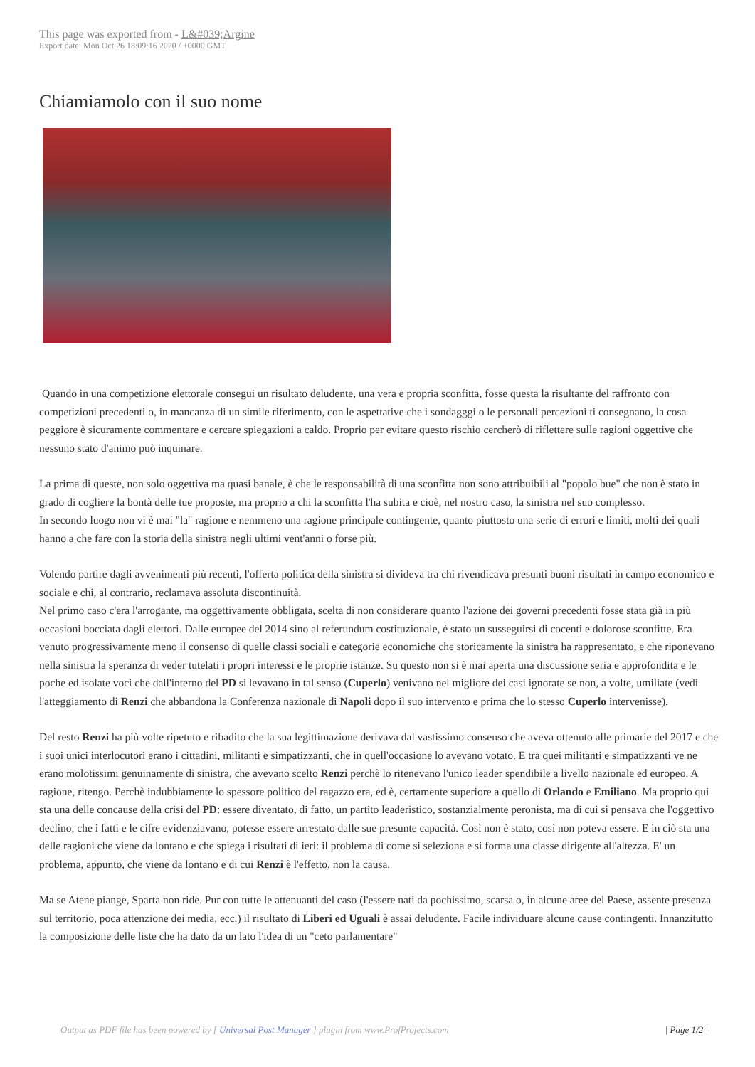This page was exported from - L&#039;Argine
Export date: Mon Oct 26 18:09:16 2020 / +0000 GMT
Chiamiamolo con il suo nome
Quando in una competizione elettorale consegui un risultato deludente, una vera e propria sconfitta, fosse questa la risultante del raffronto con competizioni precedenti o, in mancanza di un simile riferimento, con le aspettative che i sondagggi o le personali percezioni ti consegnano, la cosa peggiore è sicuramente commentare e cercare spiegazioni a caldo. Proprio per evitare questo rischio cercherò di riflettere sulle ragioni oggettive che nessuno stato d'animo può inquinare.
La prima di queste, non solo oggettiva ma quasi banale, è che le responsabilità di una sconfitta non sono attribuibili al "popolo bue" che non è stato in grado di cogliere la bontà delle tue proposte, ma proprio a chi la sconfitta l'ha subita e cioè, nel nostro caso, la sinistra nel suo complesso.
In secondo luogo non vi è mai "la" ragione e nemmeno una ragione principale contingente, quanto piuttosto una serie di errori e limiti, molti dei quali hanno a che fare con la storia della sinistra negli ultimi vent'anni o forse più.
Volendo partire dagli avvenimenti più recenti, l'offerta politica della sinistra si divideva tra chi rivendicava presunti buoni risultati in campo economico e sociale e chi, al contrario, reclamava assoluta discontinuità.
Nel primo caso c'era l'arrogante, ma oggettivamente obbligata, scelta di non considerare quanto l'azione dei governi precedenti fosse stata già in più occasioni bocciata dagli elettori. Dalle europee del 2014 sino al referundum costituzionale, è stato un susseguirsi di cocenti e dolorose sconfitte. Era venuto progressivamente meno il consenso di quelle classi sociali e categorie economiche che storicamente la sinistra ha rappresentato, e che riponevano nella sinistra la speranza di veder tutelati i propri interessi e le proprie istanze. Su questo non si è mai aperta una discussione seria e approfondita e le poche ed isolate voci che dall'interno del PD si levavano in tal senso (Cuperlo) venivano nel migliore dei casi ignorate se non, a volte, umiliate (vedi l'atteggiamento di Renzi che abbandona la Conferenza nazionale di Napoli dopo il suo intervento e prima che lo stesso Cuperlo intervenisse).
Del resto Renzi ha più volte ripetuto e ribadito che la sua legittimazione derivava dal vastissimo consenso che aveva ottenuto alle primarie del 2017 e che i suoi unici interlocutori erano i cittadini, militanti e simpatizzanti, che in quell'occasione lo avevano votato. E tra quei militanti e simpatizzanti ve ne erano molotissimi genuinamente di sinistra, che avevano scelto Renzi perchè lo ritenevano l'unico leader spendibile a livello nazionale ed europeo. A ragione, ritengo. Perchè indubbiamente lo spessore politico del ragazzo era, ed è, certamente superiore a quello di Orlando e Emiliano. Ma proprio qui sta una delle concause della crisi del PD: essere diventato, di fatto, un partito leaderistico, sostanzialmente peronista, ma di cui si pensava che l'oggettivo declino, che i fatti e le cifre evidenziavano, potesse essere arrestato dalle sue presunte capacità. Così non è stato, così non poteva essere. E in ciò sta una delle ragioni che viene da lontano e che spiega i risultati di ieri: il problema di come si seleziona e si forma una classe dirigente all'altezza. E' un problema, appunto, che viene da lontano e di cui Renzi è l'effetto, non la causa.
Ma se Atene piange, Sparta non ride. Pur con tutte le attenuanti del caso (l'essere nati da pochissimo, scarsa o, in alcune aree del Paese, assente presenza sul territorio, poca attenzione dei media, ecc.) il risultato di Liberi ed Uguali è assai deludente. Facile individuare alcune cause contingenti. Innanzitutto la composizione delle liste che ha dato da un lato l'idea di un "ceto parlamentare"
Output as PDF file has been powered by [ Universal Post Manager ] plugin from www.ProfProjects.com
| Page 1/2 |